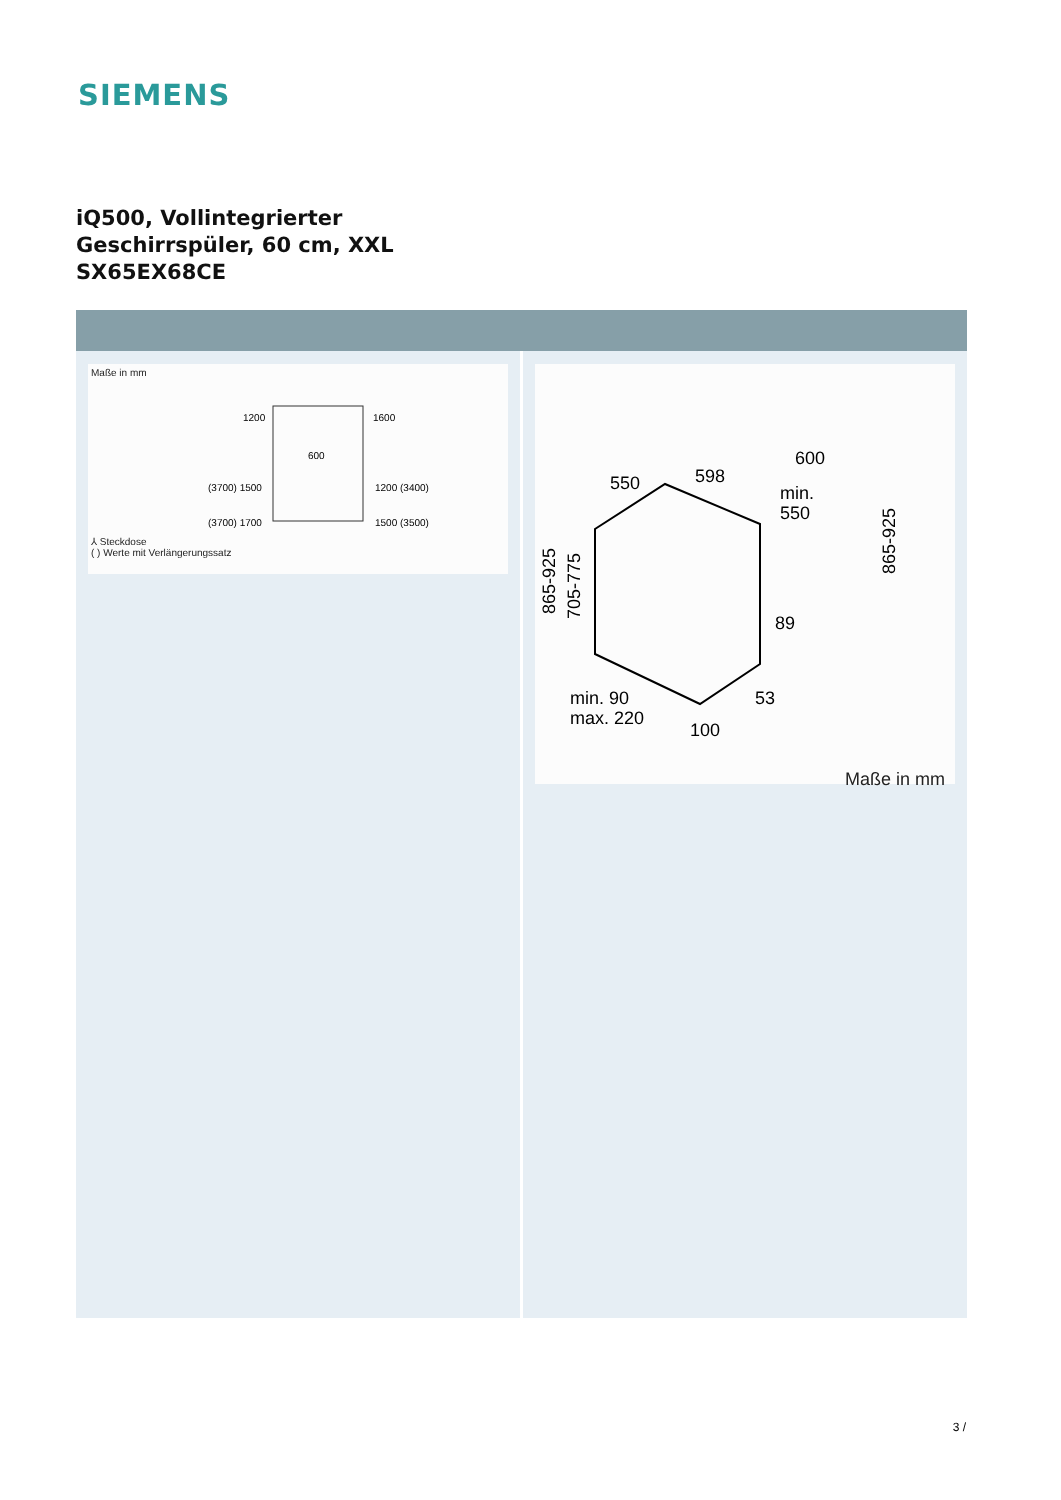SIEMENS
iQ500, Vollintegrierter
Geschirrspüler, 60 cm, XXL
SX65EX68CE
Maße in mm
1200
1600
600
(3700) 1500
1200 (3400)
(3700) 1700
1500 (3500)
⅄ Steckdose
( ) Werte mit Verlängerungssatz
550
598
600
min.
550
89
53
min. 90
max. 220
100
865-925
705-775
865-925
Maße in mm
3 /